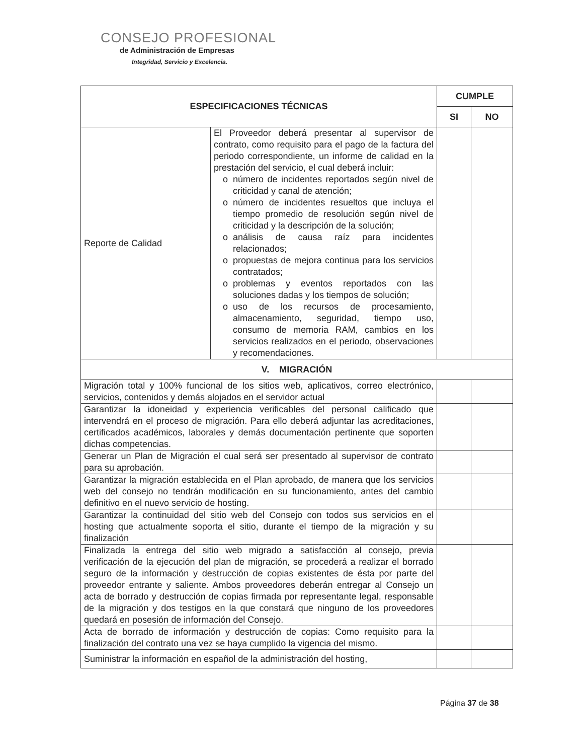CONSEJO PROFESIONAL
de Administración de Empresas
Integridad, Servicio y Excelencia.
| ESPECIFICACIONES TÉCNICAS | | CUMPLE | |
| --- | --- | --- | --- |
| | | SI | NO |
| Reporte de Calidad | El Proveedor deberá presentar al supervisor de contrato, como requisito para el pago de la factura del periodo correspondiente, un informe de calidad en la prestación del servicio, el cual deberá incluir: número de incidentes reportados según nivel de criticidad y canal de atención; número de incidentes resueltos que incluya el tiempo promedio de resolución según nivel de criticidad y la descripción de la solución; análisis de causa raíz para incidentes relacionados; propuestas de mejora continua para los servicios contratados; problemas y eventos reportados con las soluciones dadas y los tiempos de solución; uso de los recursos de procesamiento, almacenamiento, seguridad, tiempo uso, consumo de memoria RAM, cambios en los servicios realizados en el periodo, observaciones y recomendaciones. | | |
| V. MIGRACIÓN | | | |
| Migración total y 100% funcional de los sitios web, aplicativos, correo electrónico, servicios, contenidos y demás alojados en el servidor actual | | | |
| Garantizar la idoneidad y experiencia verificables del personal calificado que intervendrá en el proceso de migración. Para ello deberá adjuntar las acreditaciones, certificados académicos, laborales y demás documentación pertinente que soporten dichas competencias. | | | |
| Generar un Plan de Migración el cual será ser presentado al supervisor de contrato para su aprobación. | | | |
| Garantizar la migración establecida en el Plan aprobado, de manera que los servicios web del consejo no tendrán modificación en su funcionamiento, antes del cambio definitivo en el nuevo servicio de hosting. | | | |
| Garantizar la continuidad del sitio web del Consejo con todos sus servicios en el hosting que actualmente soporta el sitio, durante el tiempo de la migración y su finalización | | | |
| Finalizada la entrega del sitio web migrado a satisfacción al consejo, previa verificación de la ejecución del plan de migración, se procederá a realizar el borrado seguro de la información y destrucción de copias existentes de ésta por parte del proveedor entrante y saliente. Ambos proveedores deberán entregar al Consejo un acta de borrado y destrucción de copias firmada por representante legal, responsable de la migración y dos testigos en la que constará que ninguno de los proveedores quedará en posesión de información del Consejo. | | | |
| Acta de borrado de información y destrucción de copias: Como requisito para la finalización del contrato una vez se haya cumplido la vigencia del mismo. | | | |
| Suministrar la información en español de la administración del hosting, | | | |
Página 37 de 38